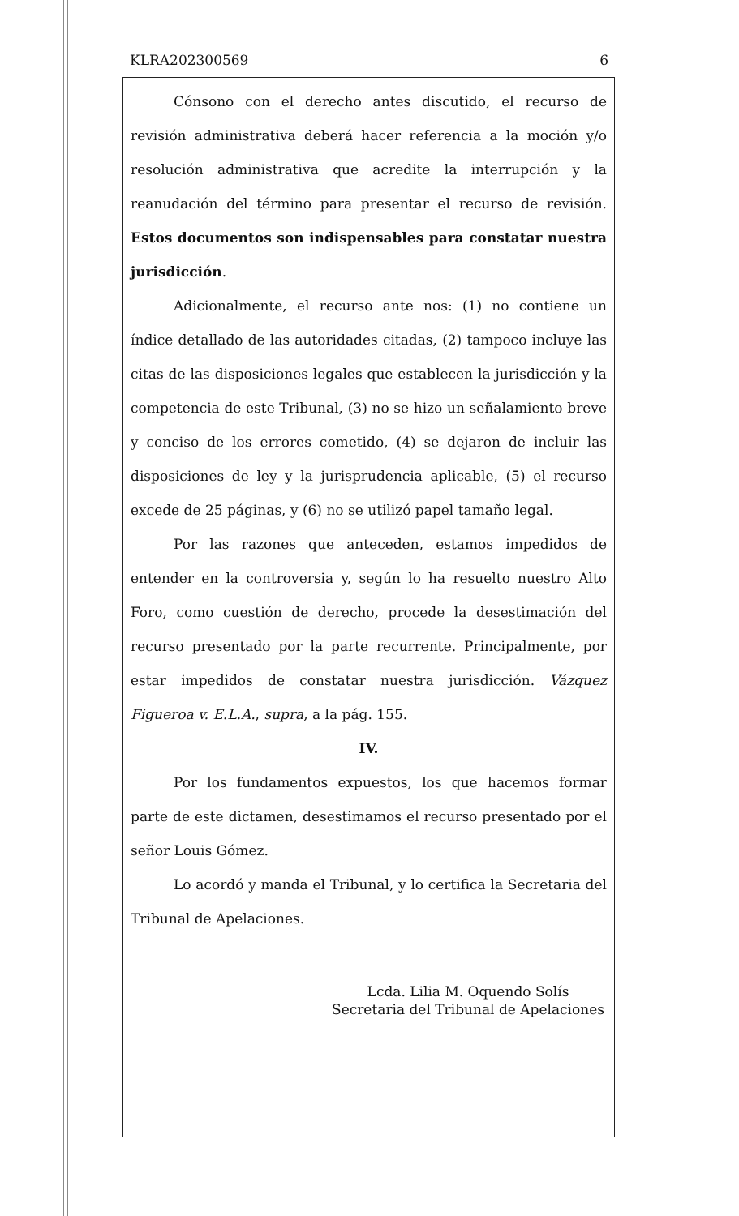KLRA202300569 6
Cónsono con el derecho antes discutido, el recurso de revisión administrativa deberá hacer referencia a la moción y/o resolución administrativa que acredite la interrupción y la reanudación del término para presentar el recurso de revisión. Estos documentos son indispensables para constatar nuestra jurisdicción.
Adicionalmente, el recurso ante nos: (1) no contiene un índice detallado de las autoridades citadas, (2) tampoco incluye las citas de las disposiciones legales que establecen la jurisdicción y la competencia de este Tribunal, (3) no se hizo un señalamiento breve y conciso de los errores cometido, (4) se dejaron de incluir las disposiciones de ley y la jurisprudencia aplicable, (5) el recurso excede de 25 páginas, y (6) no se utilizó papel tamaño legal.
Por las razones que anteceden, estamos impedidos de entender en la controversia y, según lo ha resuelto nuestro Alto Foro, como cuestión de derecho, procede la desestimación del recurso presentado por la parte recurrente. Principalmente, por estar impedidos de constatar nuestra jurisdicción. Vázquez Figueroa v. E.L.A., supra, a la pág. 155.
IV.
Por los fundamentos expuestos, los que hacemos formar parte de este dictamen, desestimamos el recurso presentado por el señor Louis Gómez.
Lo acordó y manda el Tribunal, y lo certifica la Secretaria del Tribunal de Apelaciones.
Lcda. Lilia M. Oquendo Solís
Secretaria del Tribunal de Apelaciones